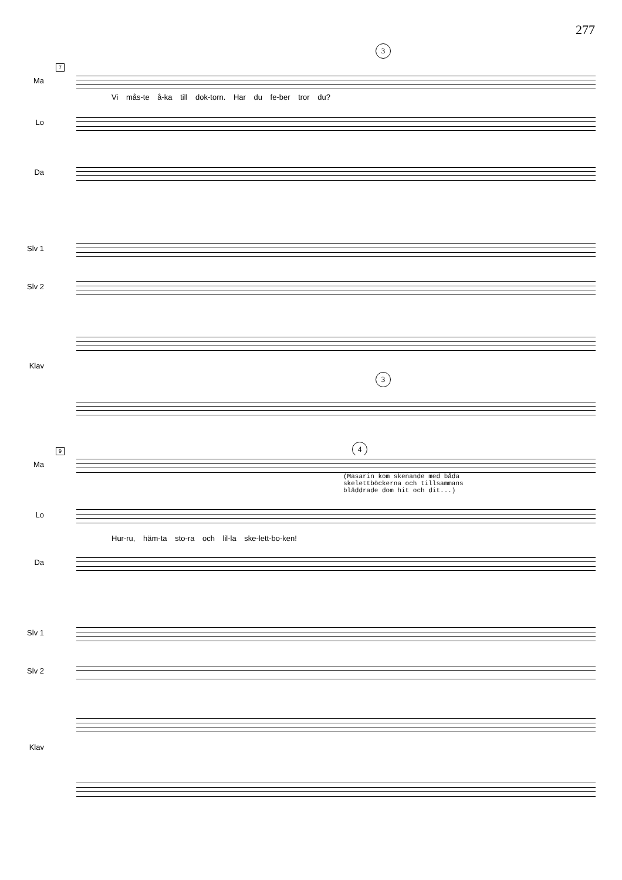277
3
7
Ma
Vi mås-te å-ka till dok-torn. Har du fe-ber tror du?
Lo
Da
Slv 1
Slv 2
3
Klav
4
9
Ma
(Masarin kom skenande med båda
skelettböckerna och tillsammans
bläddrade dom hit och dit...)
Lo
Hur-ru, häm-ta sto-ra och lil-la ske-lett-bo-ken!
Da
Slv 1
Slv 2
Klav